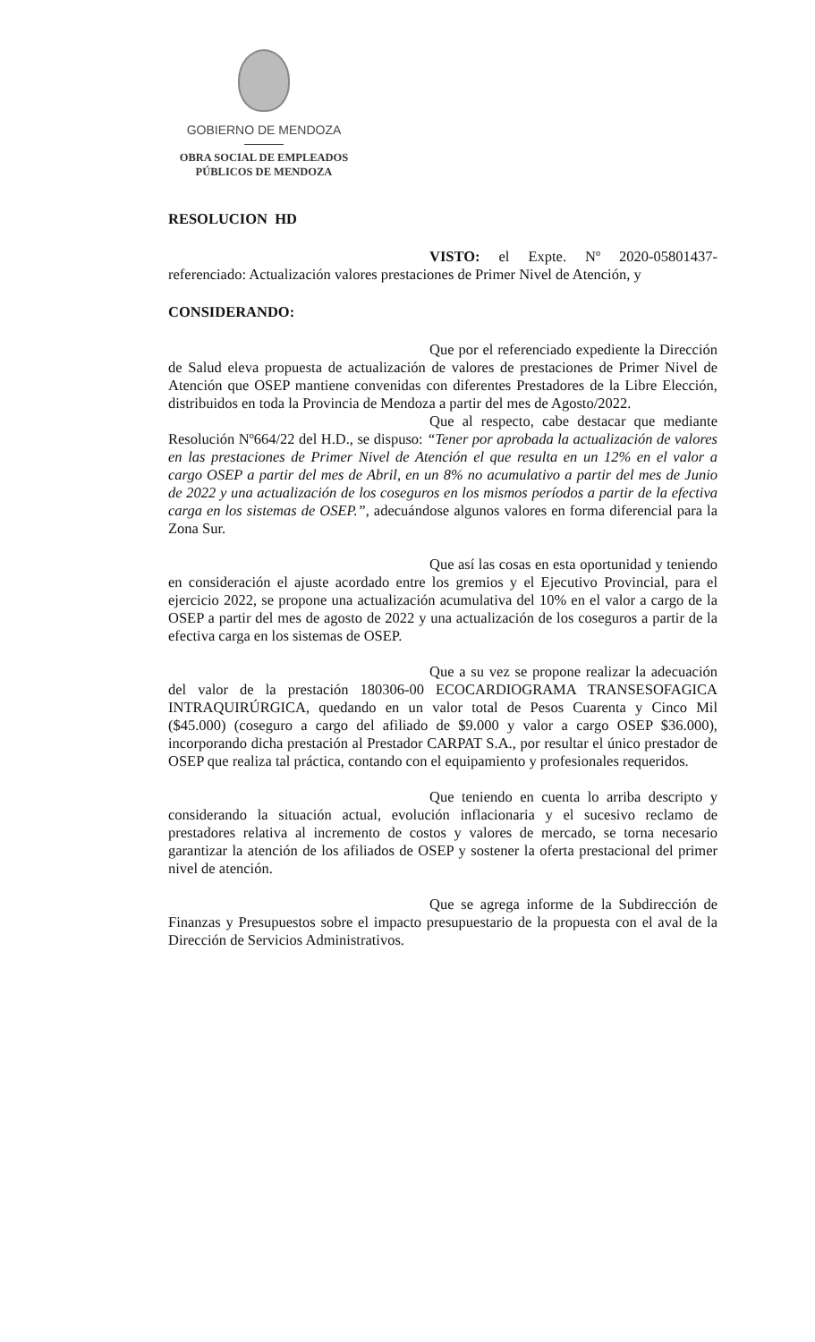GOBIERNO DE MENDOZA
OBRA SOCIAL DE EMPLEADOS
PÚBLICOS DE MENDOZA
RESOLUCION HD
VISTO: el Expte. Nº 2020-05801437-referenciado: Actualización valores prestaciones de Primer Nivel de Atención, y
CONSIDERANDO:
Que por el referenciado expediente la Dirección de Salud eleva propuesta de actualización de valores de prestaciones de Primer Nivel de Atención que OSEP mantiene convenidas con diferentes Prestadores de la Libre Elección, distribuidos en toda la Provincia de Mendoza a partir del mes de Agosto/2022.
Que al respecto, cabe destacar que mediante Resolución Nº664/22 del H.D., se dispuso: “Tener por aprobada la actualización de valores en las prestaciones de Primer Nivel de Atención el que resulta en un 12% en el valor a cargo OSEP a partir del mes de Abril, en un 8% no acumulativo a partir del mes de Junio de 2022 y una actualización de los coseguros en los mismos períodos a partir de la efectiva carga en los sistemas de OSEP.”, adecuándose algunos valores en forma diferencial para la Zona Sur.
Que así las cosas en esta oportunidad y teniendo en consideración el ajuste acordado entre los gremios y el Ejecutivo Provincial, para el ejercicio 2022, se propone una actualización acumulativa del 10% en el valor a cargo de la OSEP a partir del mes de agosto de 2022 y una actualización de los coseguros a partir de la efectiva carga en los sistemas de OSEP.
Que a su vez se propone realizar la adecuación del valor de la prestación 180306-00 ECOCARDIOGRAMA TRANSESOFAGICA INTRAQUIRÚRGICA, quedando en un valor total de Pesos Cuarenta y Cinco Mil ($45.000) (coseguro a cargo del afiliado de $9.000 y valor a cargo OSEP $36.000), incorporando dicha prestación al Prestador CARPAT S.A., por resultar el único prestador de OSEP que realiza tal práctica, contando con el equipamiento y profesionales requeridos.
Que teniendo en cuenta lo arriba descripto y considerando la situación actual, evolución inflacionaria y el sucesivo reclamo de prestadores relativa al incremento de costos y valores de mercado, se torna necesario garantizar la atención de los afiliados de OSEP y sostener la oferta prestacional del primer nivel de atención.
Que se agrega informe de la Subdirección de Finanzas y Presupuestos sobre el impacto presupuestario de la propuesta con el aval de la Dirección de Servicios Administrativos.